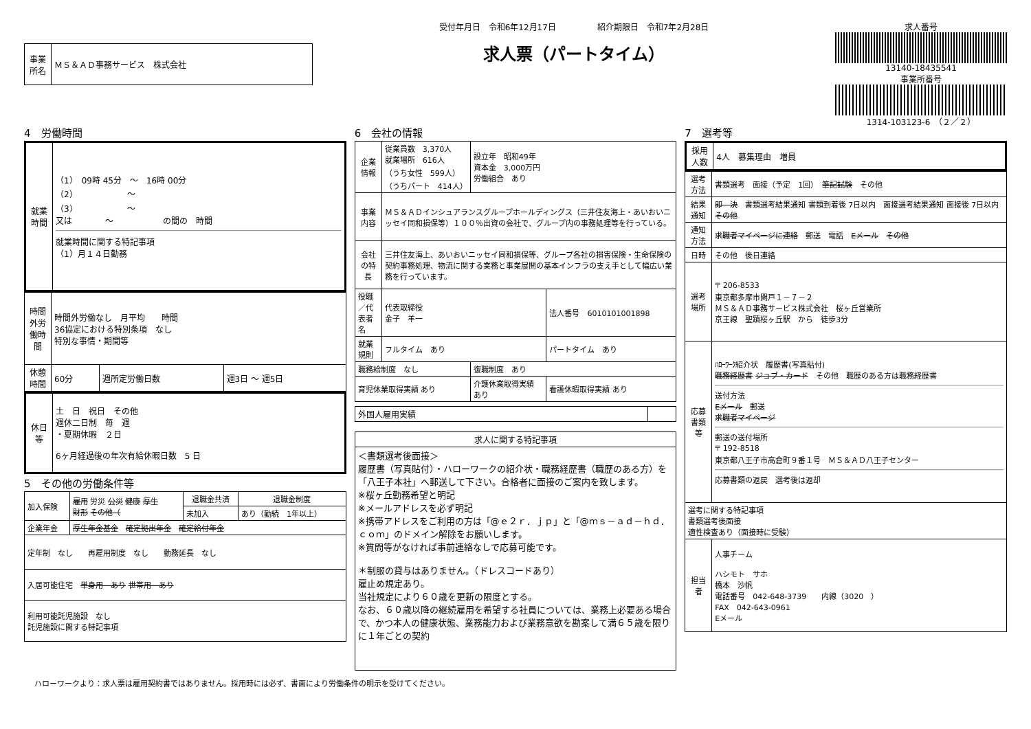| 事業所名 | ＭＳ＆ＡＤ事務サービス 株式会社 |
受付年月日　令和6年12月17日　　　　　紹介期限日　令和7年2月28日
求人票（パートタイム）
求人番号
13140-18435541
事業所番号
1314-103123-6　（２／２）
4　労働時間
| 就業時間 | （1） 09時 45分 ～ 16時 00分 （2） ～ （3） ～ 又は ～ の間の 時間 就業時間に関する特記事項 （1）月１４日勤務 |
| 時間外労働時間 | 時間外労働なし 月平均 時間 36協定における特別条項 なし 特別な事情・期間等 | | |
| 休憩時間 | 60分 | 週所定労働日数 | 週3日 ～ 週5日 |
| 休日等 | 土 日 祝日 その他 週休二日制 毎 週 ・夏期休暇 ２日 6ヶ月経過後の年次有給休暇日数 5 日 |
5　その他の労働条件等
| 加入保険 | 雇用 労災 公災 健康 厚生 財形 その他（ | 退職金共済 | 退職金制度 |
| | | 未加入 | あり（勤続 1年以上） |
| 企業年金 | 厚生年金基金 確定拠出年金 確定給付年金 | | |
| 定年制 なし 再雇用制度 なし 勤務延長 なし | | | |
| 入居可能住宅 単身用 あり 世帯用 あり | | | |
| 利用可能託児施設 なし 託児施設に関する特記事項 | | | |
6　会社の情報
| 企業情報 | 従業員数 3,370人 就業場所 616人 （うち女性 599人） （うちパート 414人） | 設立年 昭和49年 資本金 3,000万円 労働組合 あり | |
| 事業内容 | ＭＳ＆ＡＤインシュアランスグループホールディングス（三井住友海上・あいおいニッセイ同和損保等）１００％出資の会社で、グループ内の事務処理等を行っている。 | | |
| 会社の特長 | 三井住友海上、あいおいニッセイ同和損保等、グループ各社の損害保険・生命保険の契約事務処理、物流に関する業務と事業展開の基本インフラの支え手として幅広い業務を行っています。 | | |
| 役職／代表者名 | 代表取締役 金子 羊一 | | 法人番号 6010101001898 |
| 就業規則 | フルタイム あり | | パートタイム あり |
| 職務給制度 なし | | 復職制度 あり | |
| 育児休業取得実績 あり | | 介護休業取得実績 あり | 看護休暇取得実績 あり |
| 外国人雇用実績 | |
| 求人に関する特記事項 |
| --- |
| ＜書類選考後面接＞ 履歴書（写真貼付）・ハローワークの紹介状・職務経歴書（職歴のある方）を「八王子本社」へ郵送して下さい。合格者に面接のご案内を致します。 ※桜ヶ丘勤務希望と明記 ※メールアドレスを必ず明記 ※携帯アドレスをご利用の方は「@ｅ２ｒ．ｊｐ」と「@ｍｓ－ａｄ－ｈｄ．ｃｏｍ」のドメイン解除をお願いします。 ※質問等がなければ事前連絡なしで応募可能です。 ＊制服の貸与はありません。（ドレスコードあり） 雇止め規定あり。 当社規定により６０歳を更新の限度とする。 なお、６０歳以降の継続雇用を希望する社員については、業務上必要ある場合で、かつ本人の健康状態、業務能力および業務意欲を勘案して満６５歳を限りに１年ごとの契約 |
7　選考等
| 採用人数 | 4人 募集理由 増員 |
| 選考方法 | 書類選考 面接（予定 1回） 筆記試験 その他 |
| 結果通知 | 即 決 書類選考結果通知 書類到着後 7日以内 面接選考結果通知 面接後 7日以内 その他 |
| 通知方法 | 求職者マイページに連絡 郵送 電話 Eメール その他 |
| 日時 | その他 後日連絡 |
| 選考場所 | 〒 206-8533 東京都多摩市関戸１－７－２ ＭＳ＆ＡＤ事務サービス株式会社 桜ヶ丘営業所 京王線 聖蹟桜ヶ丘駅 から 徒歩3分 |
| 応募書類等 | ﾊﾛｰﾜｰｸ紹介状 履歴書(写真貼付) 職務経歴書 ジョブ・カード その他 職歴のある方は職務経歴書 送付方法 Eメール 郵送 求職者マイページ 郵送の送付場所 〒 192-8518 東京都八王子市高倉町９番１号 ＭＳ＆ＡＤ八王子センター 応募書類の返戻 選考後は返却 |
| 選考に関する特記事項 書類選考後面接 適性検査あり（面接時に受験） | |
| 担当者 | 人事チーム ハシモト サホ 橋本 沙帆 電話番号 042-648-3739 内線（3020 ） FAX 042-643-0961 Eメール |
ハローワークより：求人票は雇用契約書ではありません。採用時には必ず、書面により労働条件の明示を受けてください。